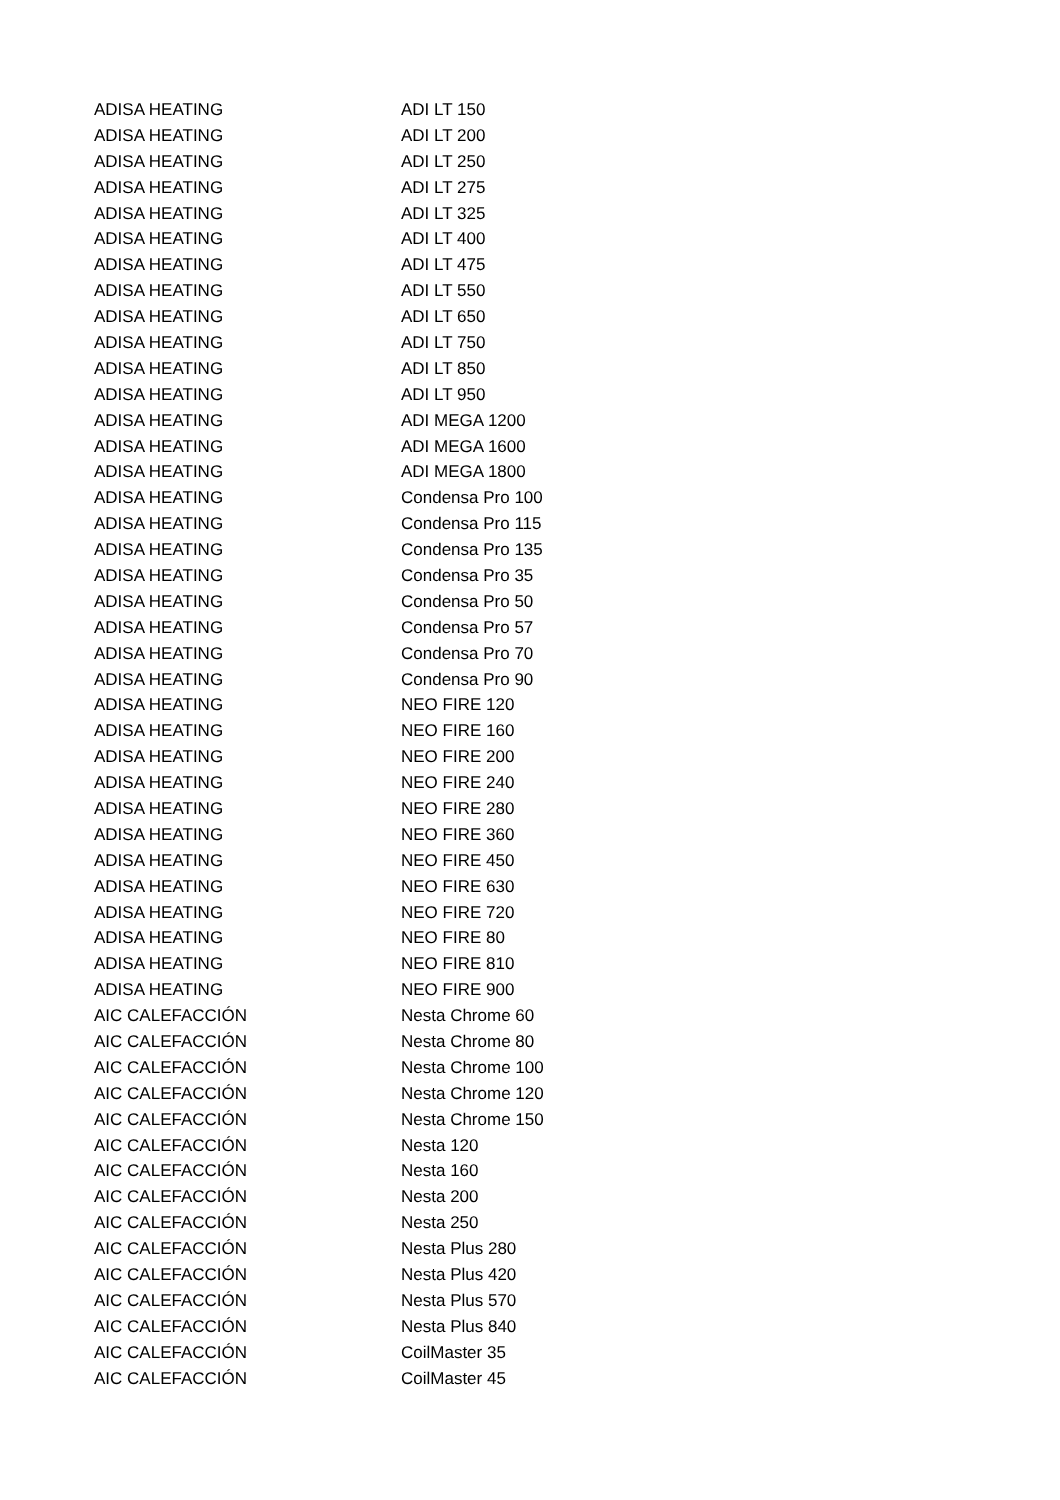| ADISA HEATING | ADI LT 150 |
| ADISA HEATING | ADI LT 200 |
| ADISA HEATING | ADI LT 250 |
| ADISA HEATING | ADI LT 275 |
| ADISA HEATING | ADI LT 325 |
| ADISA HEATING | ADI LT 400 |
| ADISA HEATING | ADI LT 475 |
| ADISA HEATING | ADI LT 550 |
| ADISA HEATING | ADI LT 650 |
| ADISA HEATING | ADI LT 750 |
| ADISA HEATING | ADI LT 850 |
| ADISA HEATING | ADI LT 950 |
| ADISA HEATING | ADI MEGA 1200 |
| ADISA HEATING | ADI MEGA 1600 |
| ADISA HEATING | ADI MEGA 1800 |
| ADISA HEATING | Condensa Pro 100 |
| ADISA HEATING | Condensa Pro 115 |
| ADISA HEATING | Condensa Pro 135 |
| ADISA HEATING | Condensa Pro 35 |
| ADISA HEATING | Condensa Pro 50 |
| ADISA HEATING | Condensa Pro 57 |
| ADISA HEATING | Condensa Pro 70 |
| ADISA HEATING | Condensa Pro 90 |
| ADISA HEATING | NEO FIRE 120 |
| ADISA HEATING | NEO FIRE 160 |
| ADISA HEATING | NEO FIRE 200 |
| ADISA HEATING | NEO FIRE 240 |
| ADISA HEATING | NEO FIRE 280 |
| ADISA HEATING | NEO FIRE 360 |
| ADISA HEATING | NEO FIRE 450 |
| ADISA HEATING | NEO FIRE 630 |
| ADISA HEATING | NEO FIRE 720 |
| ADISA HEATING | NEO FIRE 80 |
| ADISA HEATING | NEO FIRE 810 |
| ADISA HEATING | NEO FIRE 900 |
| AIC CALEFACCIÓN | Nesta Chrome 60 |
| AIC CALEFACCIÓN | Nesta Chrome 80 |
| AIC CALEFACCIÓN | Nesta Chrome 100 |
| AIC CALEFACCIÓN | Nesta Chrome 120 |
| AIC CALEFACCIÓN | Nesta Chrome 150 |
| AIC CALEFACCIÓN | Nesta 120 |
| AIC CALEFACCIÓN | Nesta 160 |
| AIC CALEFACCIÓN | Nesta 200 |
| AIC CALEFACCIÓN | Nesta 250 |
| AIC CALEFACCIÓN | Nesta Plus 280 |
| AIC CALEFACCIÓN | Nesta Plus 420 |
| AIC CALEFACCIÓN | Nesta Plus 570 |
| AIC CALEFACCIÓN | Nesta Plus 840 |
| AIC CALEFACCIÓN | CoilMaster 35 |
| AIC CALEFACCIÓN | CoilMaster 45 |